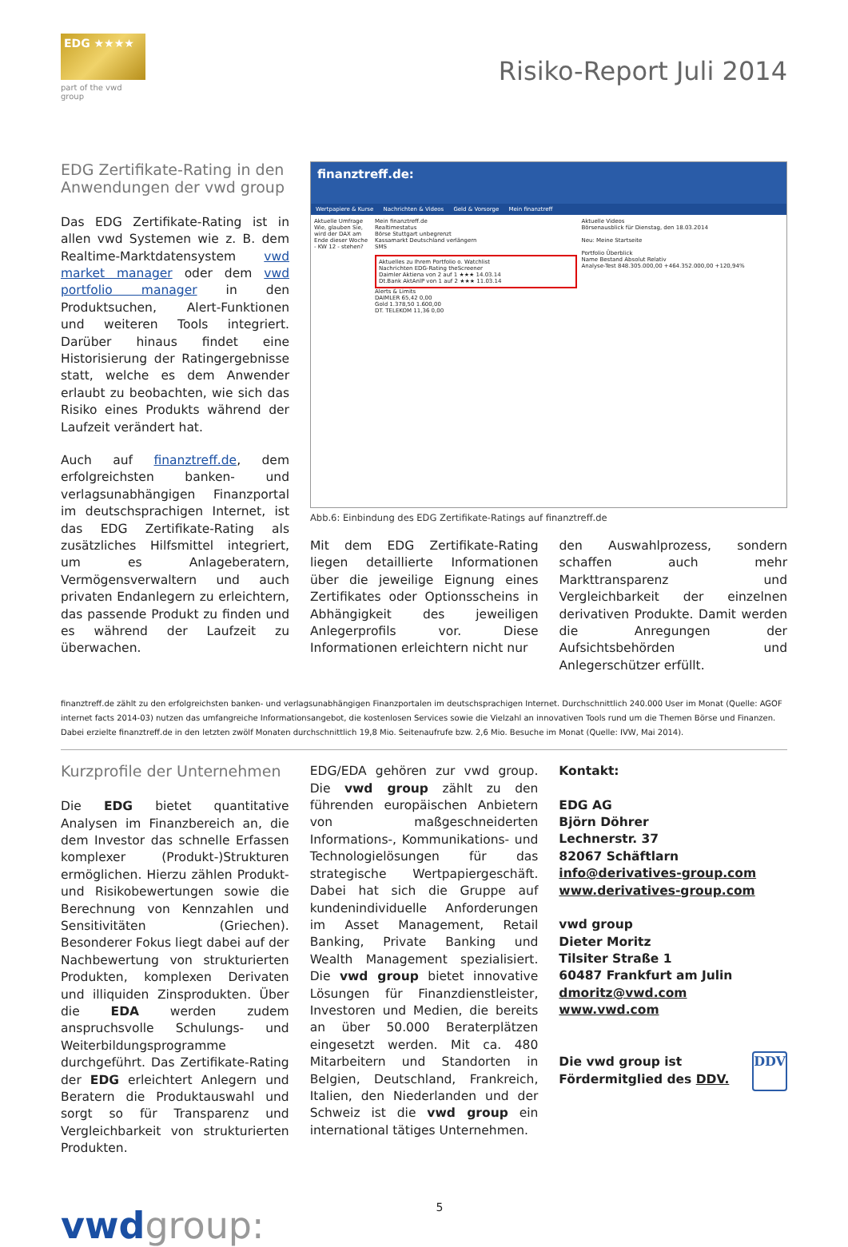EDG ★★★★
part of the vwd group
Risiko-Report Juli 2014
EDG Zertifikate-Rating in den Anwendungen der vwd group
Das EDG Zertifikate-Rating ist in allen vwd Systemen wie z. B. dem Realtime-Marktdatensystem vwd market manager oder dem vwd portfolio manager in den Produktsuchen, Alert-Funktionen und weiteren Tools integriert. Darüber hinaus findet eine Historisierung der Ratingergebnisse statt, welche es dem Anwender erlaubt zu beobachten, wie sich das Risiko eines Produkts während der Laufzeit verändert hat.
Auch auf finanztreff.de, dem erfolgreichsten banken- und verlagsunabhängigen Finanzportal im deutschsprachigen Internet, ist das EDG Zertifikate-Rating als zusätzliches Hilfsmittel integriert, um es Anlageberatern, Vermögensverwaltern und auch privaten Endanlegern zu erleichtern, das passende Produkt zu finden und es während der Laufzeit zu überwachen.
finanztreff.de:
Wertpapiere & Kurse Nachrichten & Videos Geld & Vorsorge Mein finanztreff
Aktuelle Umfrage
Wie, glauben Sie, wird der DAX am Ende dieser Woche - KW 12 - stehen?
Mein finanztreff.de
Realtimestatus
Börse Stuttgart unbegrenzt
Kassamarkt Deutschland verlängern
SMS
Aktuelles zu Ihrem Portfolio o. Watchlist
Nachrichten EDG-Rating theScreener
Daimler Aktiena von 2 auf 1 ★★★ 14.03.14
Dt.Bank AktAnlP von 1 auf 2 ★★★ 11.03.14
Alerts & Limits
DAIMLER 65,42 0,00
Gold 1.378,50 1.600,00
DT. TELEKOM 11,36 0,00
Aktuelle Videos
Börsenausblick für Dienstag, den 18.03.2014
Neu: Meine Startseite
Portfolio Überblick
Name Bestand Absolut Relativ
Analyse-Test 848.305.000,00 +464.352.000,00 +120,94%
Abb.6: Einbindung des EDG Zertifikate-Ratings auf finanztreff.de
Mit dem EDG Zertifikate-Rating liegen detaillierte Informationen über die jeweilige Eignung eines Zertifikates oder Optionsscheins in Abhängigkeit des jeweiligen Anlegerprofils vor. Diese Informationen erleichtern nicht nur
den Auswahlprozess, sondern schaffen auch mehr Markttransparenz und Vergleichbarkeit der einzelnen derivativen Produkte. Damit werden die Anregungen der Aufsichtsbehörden und Anlegerschützer erfüllt.
finanztreff.de zählt zu den erfolgreichsten banken- und verlagsunabhängigen Finanzportalen im deutschsprachigen Internet. Durchschnittlich 240.000 User im Monat (Quelle: AGOF internet facts 2014-03) nutzen das umfangreiche Informationsangebot, die kostenlosen Services sowie die Vielzahl an innovativen Tools rund um die Themen Börse und Finanzen. Dabei erzielte finanztreff.de in den letzten zwölf Monaten durchschnittlich 19,8 Mio. Seitenaufrufe bzw. 2,6 Mio. Besuche im Monat (Quelle: IVW, Mai 2014).
Kurzprofile der Unternehmen
Die EDG bietet quantitative Analysen im Finanzbereich an, die dem Investor das schnelle Erfassen komplexer (Produkt-)Strukturen ermöglichen. Hierzu zählen Produkt- und Risikobewertungen sowie die Berechnung von Kennzahlen und Sensitivitäten (Griechen). Besonderer Fokus liegt dabei auf der Nachbewertung von strukturierten Produkten, komplexen Derivaten und illiquiden Zinsprodukten. Über die EDA werden zudem anspruchsvolle Schulungs- und Weiterbildungsprogramme durchgeführt. Das Zertifikate-Rating der EDG erleichtert Anlegern und Beratern die Produktauswahl und sorgt so für Transparenz und Vergleichbarkeit von strukturierten Produkten.
EDG/EDA gehören zur vwd group. Die vwd group zählt zu den führenden europäischen Anbietern von maßgeschneiderten Informations-, Kommunikations- und Technologielösungen für das strategische Wertpapiergeschäft. Dabei hat sich die Gruppe auf kundenindividuelle Anforderungen im Asset Management, Retail Banking, Private Banking und Wealth Management spezialisiert. Die vwd group bietet innovative Lösungen für Finanzdienstleister, Investoren und Medien, die bereits an über 50.000 Beraterplätzen eingesetzt werden. Mit ca. 480 Mitarbeitern und Standorten in Belgien, Deutschland, Frankreich, Italien, den Niederlanden und der Schweiz ist die vwd group ein international tätiges Unternehmen.
Kontakt:
EDG AG
Björn Döhrer
Lechnerstr. 37
82067 Schäftlarn
info@derivatives-group.com
www.derivatives-group.com
vwd group
Dieter Moritz
Tilsiter Straße 1
60487 Frankfurt am Julin
dmoritz@vwd.com
www.vwd.com
Die vwd group ist Fördermitglied des DDV. DDV
vwdgroup:
5